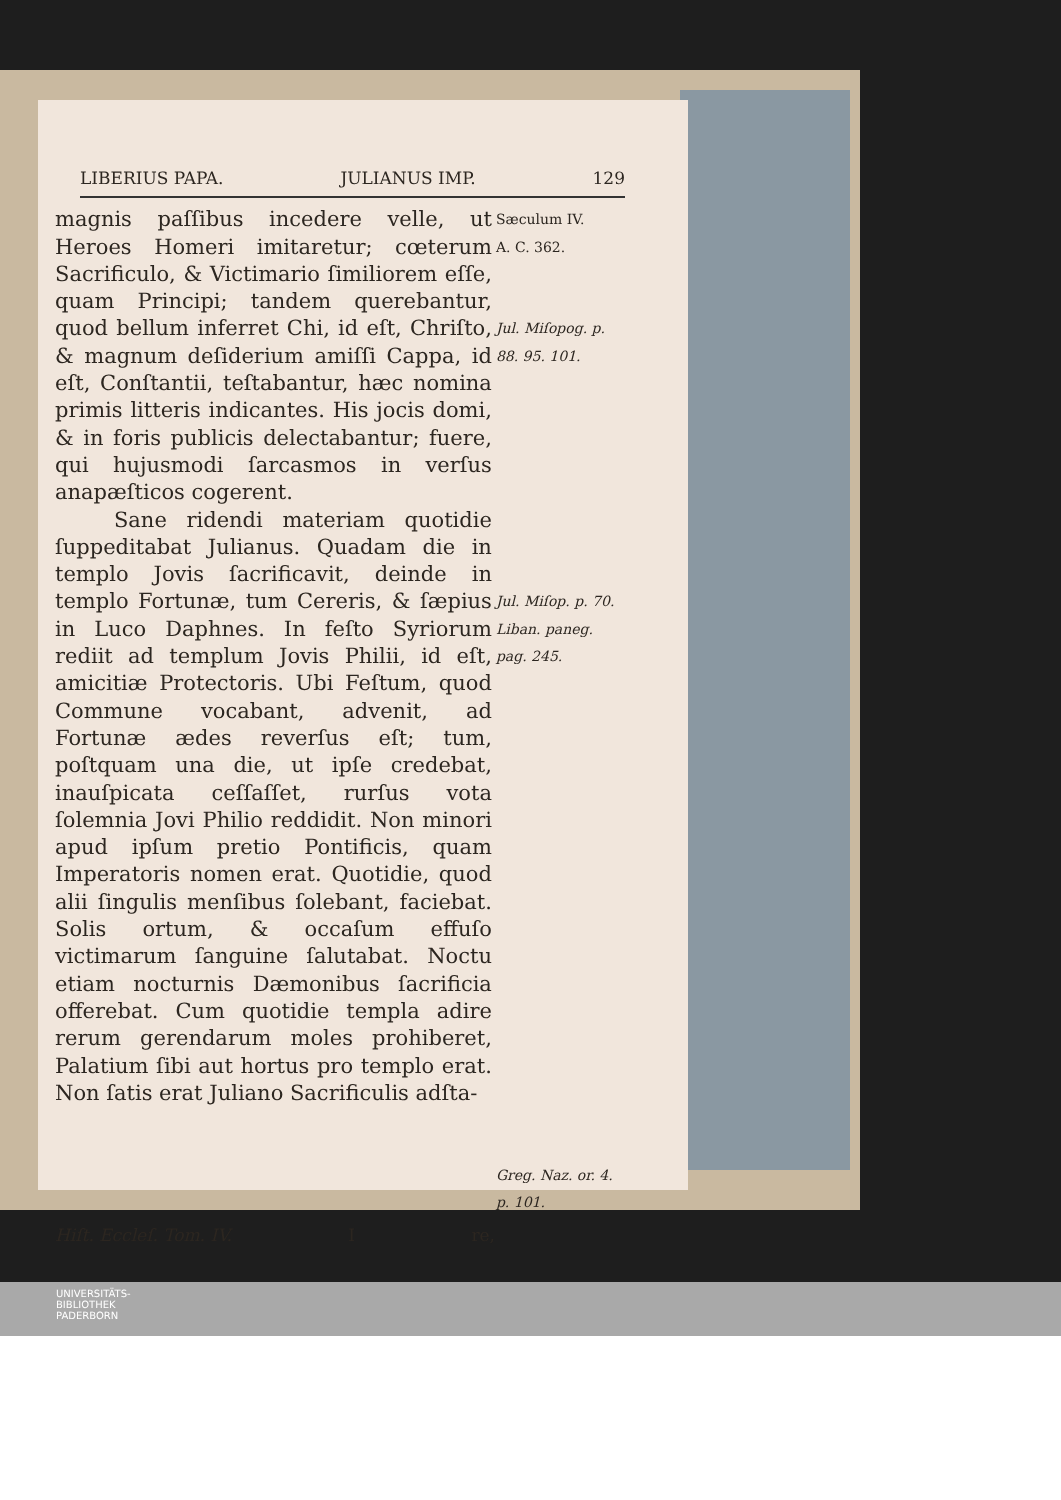LIBERIUS PAPA. JULIANUS IMP. 129
magnis paſſibus incedere velle, ut Heroes Homeri imitaretur; cœterum Sacrificulo, & Victimario ſimiliorem eſſe, quam Principi; tandem querebantur, quod bellum inferret Chi, id eſt, Chriſto, & magnum deſiderium amiſſi Cappa, id eſt, Conſtantii, teſtabantur, hæc nomina primis litteris indicantes. His jocis domi, & in foris publicis delectabantur; fuere, qui hujusmodi ſarcasmos in verſus anapæſticos cogerent.
Sane ridendi materiam quotidie ſuppeditabat Julianus. Quadam die in templo Jovis ſacrificavit, deinde in templo Fortunæ, tum Cereris, & ſæpius in Luco Daphnes. In feſto Syriorum rediit ad templum Jovis Philii, id eſt, amicitiæ Protectoris. Ubi Feſtum, quod Commune vocabant, advenit, ad Fortunæ ædes reverſus eſt; tum, poſtquam una die, ut ipſe credebat, inauſpicata ceſſaſſet, rurſus vota ſolemnia Jovi Philio reddidit. Non minori apud ipſum pretio Pontificis, quam Imperatoris nomen erat. Quotidie, quod alii ſingulis menſibus ſolebant, faciebat. Solis ortum, & occaſum effuſo victimarum ſanguine ſalutabat. Noctu etiam nocturnis Dæmonibus ſacrificia offerebat. Cum quotidie templa adire rerum gerendarum moles prohiberet, Palatium ſibi aut hortus pro templo erat. Non ſatis erat Juliano Sacrificulis adſta-
Sæculum IV.
A. C. 362.
Jul. Miſopog. p. 88. 95. 101.
Jul. Miſop. p. 70. Liban. paneg. pag. 245.
Greg. Naz. or. 4. p. 101.
Hiſt. Eccleſ. Tom. IV. I re,
UNIVERSITÄTS-
BIBLIOTHEK
PADERBORN